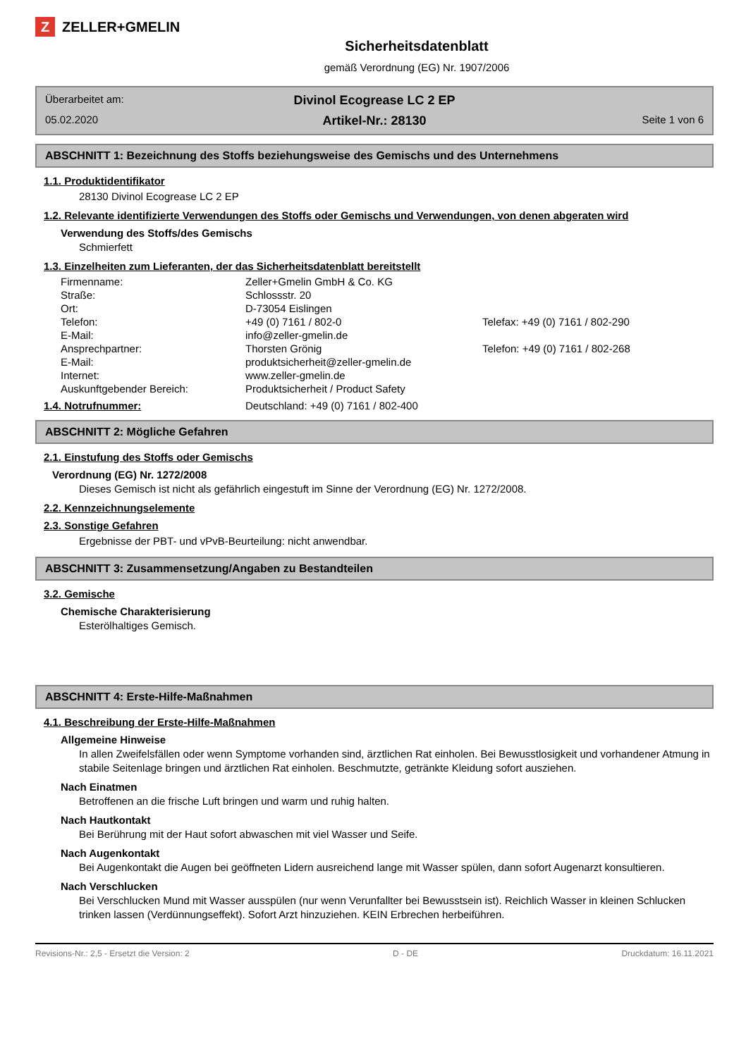Z ZELLER+GMELIN
Sicherheitsdatenblatt
gemäß Verordnung (EG) Nr. 1907/2006
Überarbeitet am:
Divinol Ecogrease LC 2 EP
05.02.2020
Artikel-Nr.: 28130
Seite 1 von 6
ABSCHNITT 1: Bezeichnung des Stoffs beziehungsweise des Gemischs und des Unternehmens
1.1. Produktidentifikator
28130 Divinol Ecogrease LC 2 EP
1.2. Relevante identifizierte Verwendungen des Stoffs oder Gemischs und Verwendungen, von denen abgeraten wird
Verwendung des Stoffs/des Gemischs
Schmierfett
1.3. Einzelheiten zum Lieferanten, der das Sicherheitsdatenblatt bereitstellt
| Firmenname: | Zeller+Gmelin GmbH & Co. KG | |
| Straße: | Schlossstr. 20 | |
| Ort: | D-73054 Eislingen | |
| Telefon: | +49 (0) 7161 / 802-0 | Telefax: +49 (0) 7161 / 802-290 |
| E-Mail: | info@zeller-gmelin.de | |
| Ansprechpartner: | Thorsten Grönig | Telefon: +49 (0) 7161 / 802-268 |
| E-Mail: | produktsicherheit@zeller-gmelin.de | |
| Internet: | www.zeller-gmelin.de | |
| Auskunftgebender Bereich: | Produktsicherheit / Product Safety | |
1.4. Notrufnummer: Deutschland: +49 (0) 7161 / 802-400
ABSCHNITT 2: Mögliche Gefahren
2.1. Einstufung des Stoffs oder Gemischs
Verordnung (EG) Nr. 1272/2008
Dieses Gemisch ist nicht als gefährlich eingestuft im Sinne der Verordnung (EG) Nr. 1272/2008.
2.2. Kennzeichnungselemente
2.3. Sonstige Gefahren
Ergebnisse der PBT- und vPvB-Beurteilung: nicht anwendbar.
ABSCHNITT 3: Zusammensetzung/Angaben zu Bestandteilen
3.2. Gemische
Chemische Charakterisierung
Esterölhaltiges Gemisch.
ABSCHNITT 4: Erste-Hilfe-Maßnahmen
4.1. Beschreibung der Erste-Hilfe-Maßnahmen
Allgemeine Hinweise
In allen Zweifelsfällen oder wenn Symptome vorhanden sind, ärztlichen Rat einholen. Bei Bewusstlosigkeit und vorhandener Atmung in stabile Seitenlage bringen und ärztlichen Rat einholen. Beschmutzte, getränkte Kleidung sofort ausziehen.
Nach Einatmen
Betroffenen an die frische Luft bringen und warm und ruhig halten.
Nach Hautkontakt
Bei Berührung mit der Haut sofort abwaschen mit viel Wasser und Seife.
Nach Augenkontakt
Bei Augenkontakt die Augen bei geöffneten Lidern ausreichend lange mit Wasser spülen, dann sofort Augenarzt konsultieren.
Nach Verschlucken
Bei Verschlucken Mund mit Wasser ausspülen (nur wenn Verunfallter bei Bewusstsein ist). Reichlich Wasser in kleinen Schlucken trinken lassen (Verdünnungseffekt). Sofort Arzt hinzuziehen. KEIN Erbrechen herbeiführen.
Revisions-Nr.: 2,5 - Ersetzt die Version: 2 D - DE Druckdatum: 16.11.2021